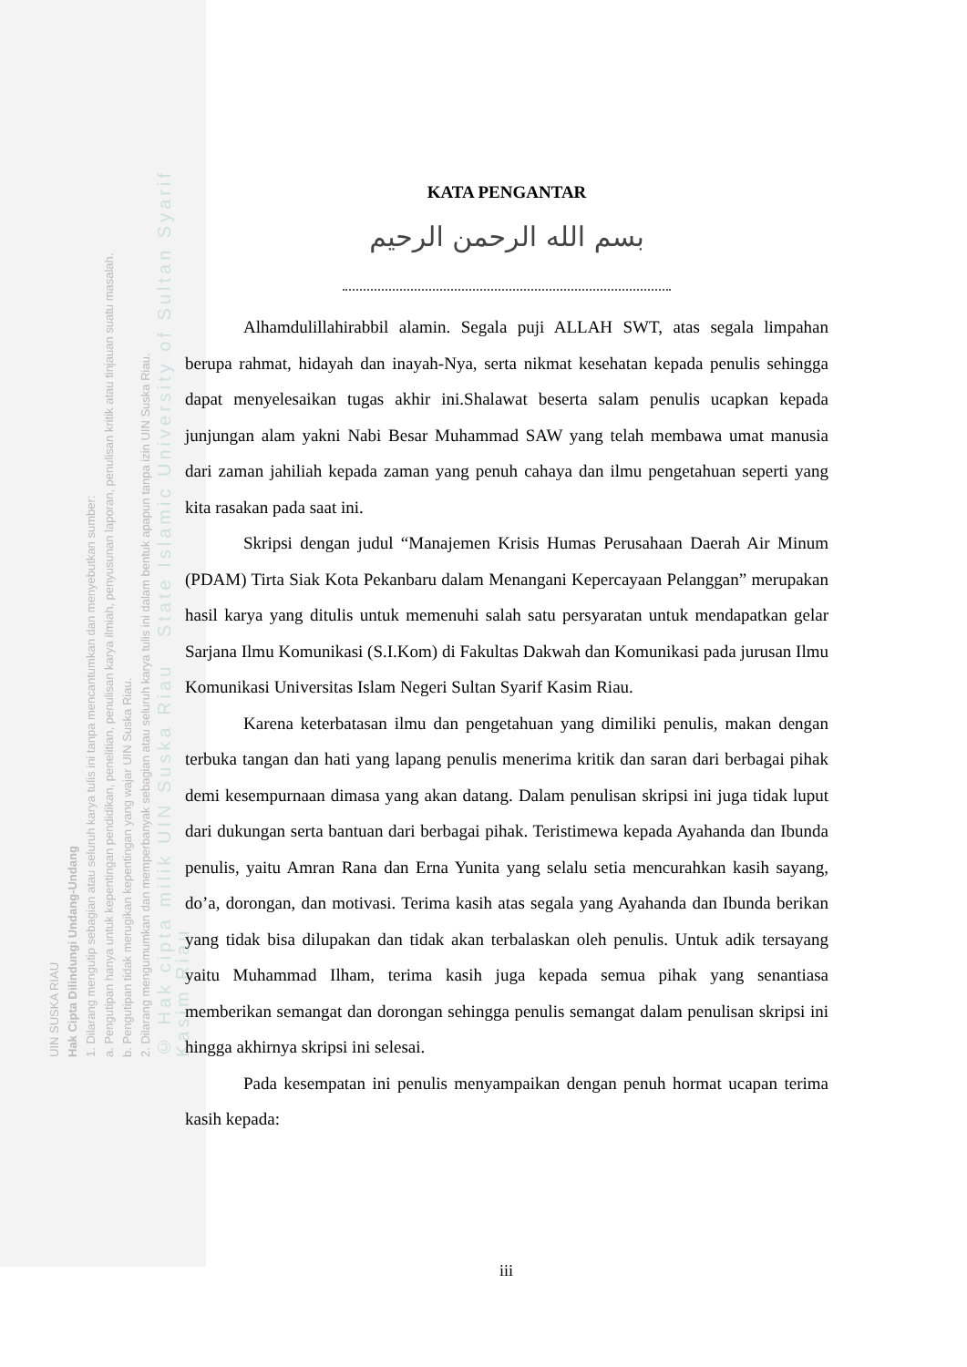UIN SUSKA RIAU
Hak Cipta Dilindungi Undang-Undang
1. Dilarang mengutip sebagian atau seluruh karya tulis ini tanpa mencantumkan dan menyebutkan sumber:
a. Pengutipan hanya untuk kepentingan pendidikan, penelitian, penulisan karya ilmiah, penyusunan laporan, penulisan kritik atau tinjauan suatu masalah.
b. Pengutipan tidak merugikan kepentingan yang wajar UIN Suska Riau.
2. Dilarang mengumumkan dan memperbanyak sebagian atau seluruh karya tulis ini dalam bentuk apapun tanpa izin UIN Suska Riau.
© Hak cipta milik UIN Suska Riau State Islamic University of Sultan Syarif Kasim Riau
KATA PENGANTAR
بسم الله الرحمن الرحيم
Alhamdulillahirabbil alamin. Segala puji ALLAH SWT, atas segala limpahan berupa rahmat, hidayah dan inayah-Nya, serta nikmat kesehatan kepada penulis sehingga dapat menyelesaikan tugas akhir ini.Shalawat beserta salam penulis ucapkan kepada junjungan alam yakni Nabi Besar Muhammad SAW yang telah membawa umat manusia dari zaman jahiliah kepada zaman yang penuh cahaya dan ilmu pengetahuan seperti yang kita rasakan pada saat ini.
Skripsi dengan judul “Manajemen Krisis Humas Perusahaan Daerah Air Minum (PDAM) Tirta Siak Kota Pekanbaru dalam Menangani Kepercayaan Pelanggan” merupakan hasil karya yang ditulis untuk memenuhi salah satu persyaratan untuk mendapatkan gelar Sarjana Ilmu Komunikasi (S.I.Kom) di Fakultas Dakwah dan Komunikasi pada jurusan Ilmu Komunikasi Universitas Islam Negeri Sultan Syarif Kasim Riau.
Karena keterbatasan ilmu dan pengetahuan yang dimiliki penulis, makan dengan terbuka tangan dan hati yang lapang penulis menerima kritik dan saran dari berbagai pihak demi kesempurnaan dimasa yang akan datang. Dalam penulisan skripsi ini juga tidak luput dari dukungan serta bantuan dari berbagai pihak. Teristimewa kepada Ayahanda dan Ibunda penulis, yaitu Amran Rana dan Erna Yunita yang selalu setia mencurahkan kasih sayang, do’a, dorongan, dan motivasi. Terima kasih atas segala yang Ayahanda dan Ibunda berikan yang tidak bisa dilupakan dan tidak akan terbalaskan oleh penulis. Untuk adik tersayang yaitu Muhammad Ilham, terima kasih juga kepada semua pihak yang senantiasa memberikan semangat dan dorongan sehingga penulis semangat dalam penulisan skripsi ini hingga akhirnya skripsi ini selesai.
Pada kesempatan ini penulis menyampaikan dengan penuh hormat ucapan terima kasih kepada:
iii